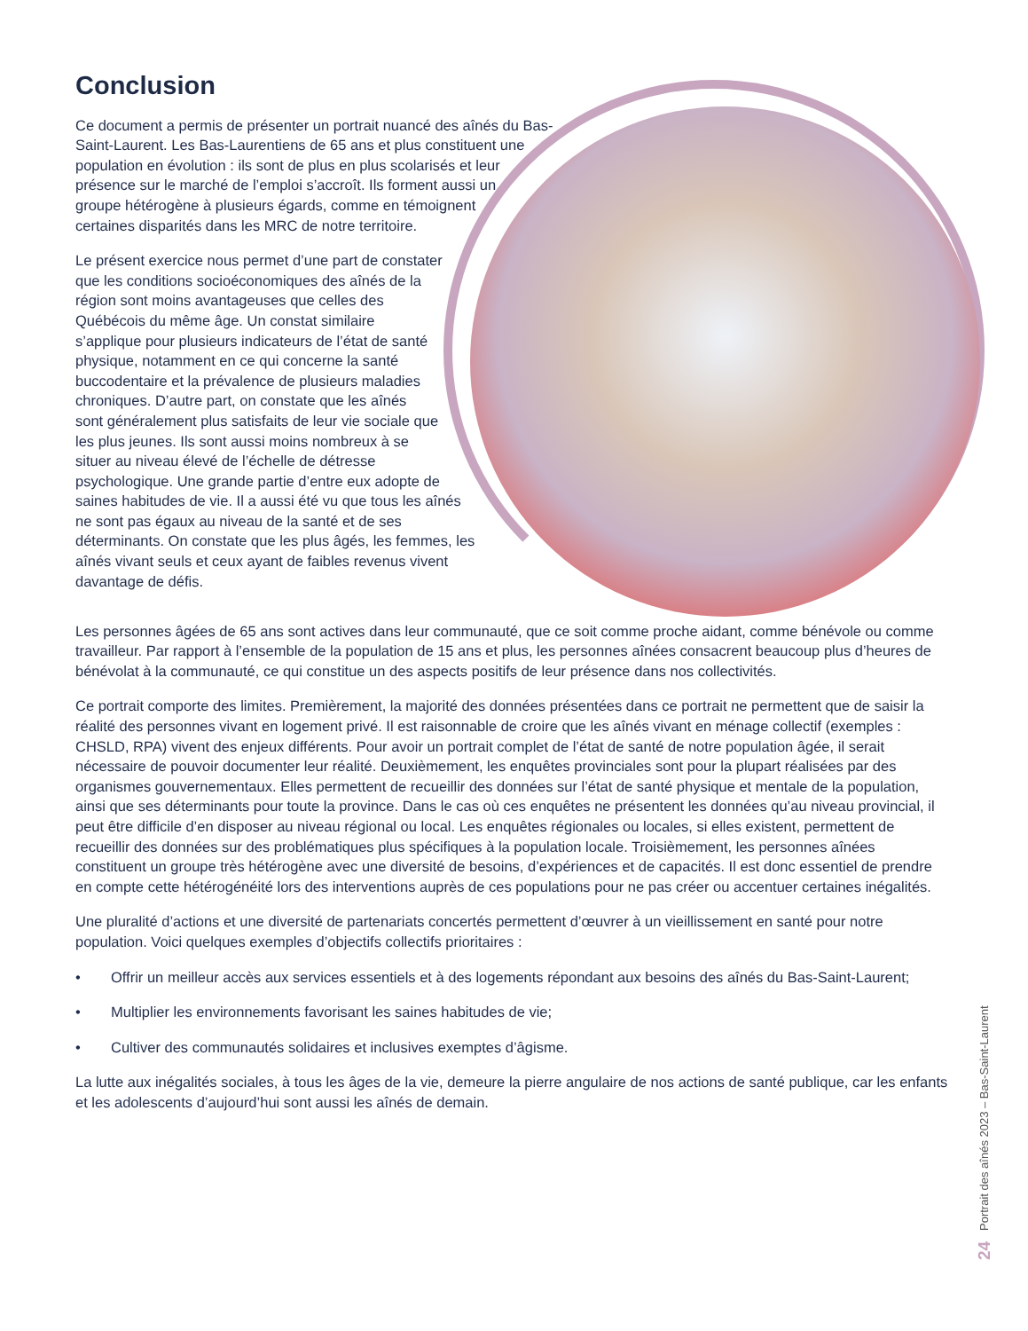Conclusion
Ce document a permis de présenter un portrait nuancé des aînés du Bas-Saint-Laurent. Les Bas-Laurentiens de 65 ans et plus constituent une population en évolution : ils sont de plus en plus scolarisés et leur présence sur le marché de l’emploi s’accroît. Ils forment aussi un groupe hétérogène à plusieurs égards, comme en témoignent certaines disparités dans les MRC de notre territoire.
Le présent exercice nous permet d’une part de constater que les conditions socioéconomiques des aînés de la région sont moins avantageuses que celles des Québécois du même âge. Un constat similaire s’applique pour plusieurs indicateurs de l’état de santé physique, notamment en ce qui concerne la santé buccodentaire et la prévalence de plusieurs maladies chroniques. D’autre part, on constate que les aînés sont généralement plus satisfaits de leur vie sociale que les plus jeunes. Ils sont aussi moins nombreux à se situer au niveau élevé de l’échelle de détresse psychologique. Une grande partie d’entre eux adopte de saines habitudes de vie. Il a aussi été vu que tous les aînés ne sont pas égaux au niveau de la santé et de ses déterminants. On constate que les plus âgés, les femmes, les aînés vivant seuls et ceux ayant de faibles revenus vivent davantage de défis.
Les personnes âgées de 65 ans sont actives dans leur communauté, que ce soit comme proche aidant, comme bénévole ou comme travailleur. Par rapport à l’ensemble de la population de 15 ans et plus, les personnes aînées consacrent beaucoup plus d’heures de bénévolat à la communauté, ce qui constitue un des aspects positifs de leur présence dans nos collectivités.
Ce portrait comporte des limites. Premièrement, la majorité des données présentées dans ce portrait ne permettent que de saisir la réalité des personnes vivant en logement privé. Il est raisonnable de croire que les aînés vivant en ménage collectif (exemples : CHSLD, RPA) vivent des enjeux différents. Pour avoir un portrait complet de l’état de santé de notre population âgée, il serait nécessaire de pouvoir documenter leur réalité. Deuxièmement, les enquêtes provinciales sont pour la plupart réalisées par des organismes gouvernementaux. Elles permettent de recueillir des données sur l’état de santé physique et mentale de la population, ainsi que ses déterminants pour toute la province. Dans le cas où ces enquêtes ne présentent les données qu’au niveau provincial, il peut être difficile d’en disposer au niveau régional ou local. Les enquêtes régionales ou locales, si elles existent, permettent de recueillir des données sur des problématiques plus spécifiques à la population locale. Troisièmement, les personnes aînées constituent un groupe très hétérogène avec une diversité de besoins, d’expériences et de capacités. Il est donc essentiel de prendre en compte cette hétérogénéité lors des interventions auprès de ces populations pour ne pas créer ou accentuer certaines inégalités.
Une pluralité d’actions et une diversité de partenariats concertés permettent d’œuvrer à un vieillissement en santé pour notre population. Voici quelques exemples d’objectifs collectifs prioritaires :
• Offrir un meilleur accès aux services essentiels et à des logements répondant aux besoins des aînés du Bas-Saint-Laurent;
• Multiplier les environnements favorisant les saines habitudes de vie;
• Cultiver des communautés solidaires et inclusives exemptes d’âgisme.
La lutte aux inégalités sociales, à tous les âges de la vie, demeure la pierre angulaire de nos actions de santé publique, car les enfants et les adolescents d’aujourd’hui sont aussi les aînés de demain.
24 Portrait des aînés 2023 – Bas-Saint-Laurent